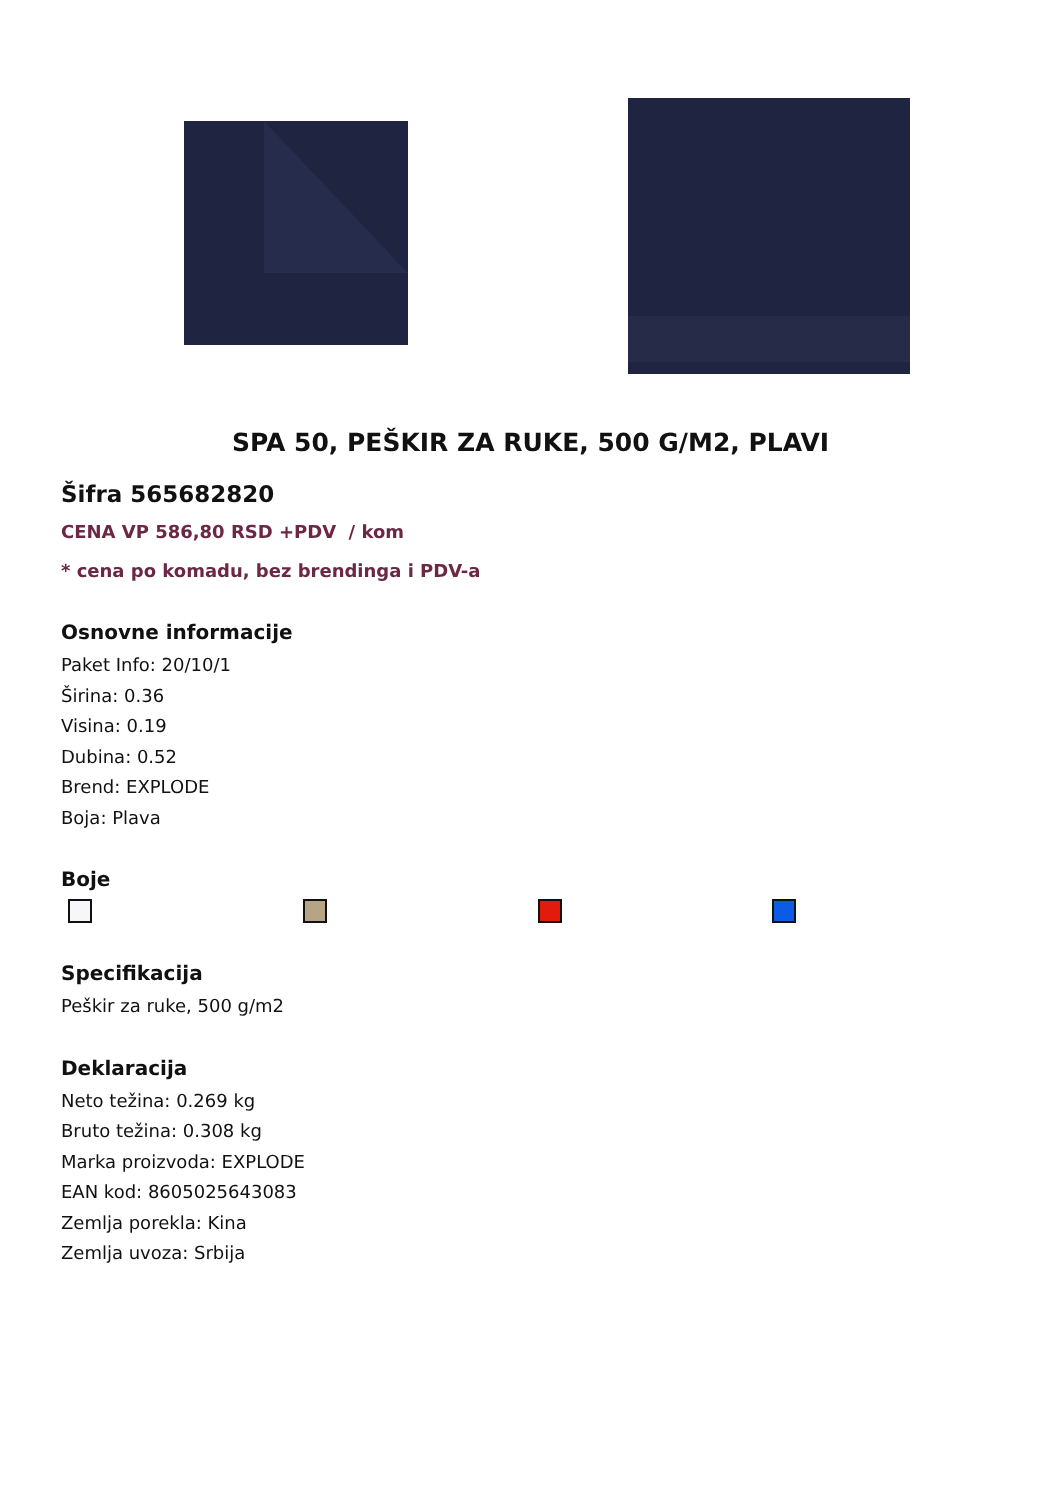SPA 50, PEŠKIR ZA RUKE, 500 G/M2, PLAVI
Šifra 565682820
CENA VP 586,80 RSD +PDV / kom
* cena po komadu, bez brendinga i PDV-a
Osnovne informacije
Paket Info: 20/10/1
Širina: 0.36
Visina: 0.19
Dubina: 0.52
Brend: EXPLODE
Boja: Plava
Boje
Specifikacija
Peškir za ruke, 500 g/m2
Deklaracija
Neto težina: 0.269 kg
Bruto težina: 0.308 kg
Marka proizvoda: EXPLODE
EAN kod: 8605025643083
Zemlja porekla: Kina
Zemlja uvoza: Srbija